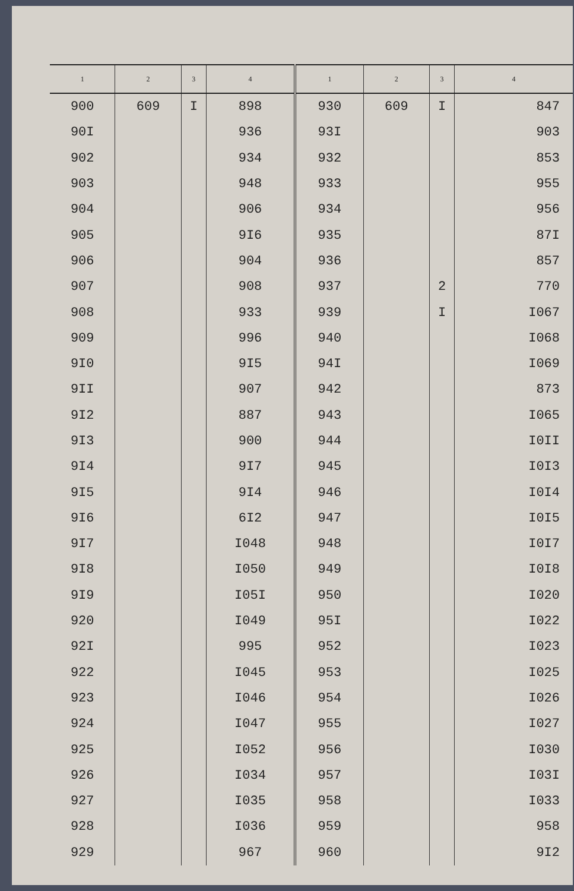| 1 | 2 | 3 | 4 | 1 | 2 | 3 | 4 |
| --- | --- | --- | --- | --- | --- | --- | --- |
| 900 | 609 | I | 898 | 930 | 609 | I | 847 |
| 90I | | | 936 | 93I | | | 903 |
| 902 | | | 934 | 932 | | | 853 |
| 903 | | | 948 | 933 | | | 955 |
| 904 | | | 906 | 934 | | | 956 |
| 905 | | | 9I6 | 935 | | | 87I |
| 906 | | | 904 | 936 | | | 857 |
| 907 | | | 908 | 937 | | 2 | 770 |
| 908 | | | 933 | 939 | | I | I067 |
| 909 | | | 996 | 940 | | | I068 |
| 9I0 | | | 9I5 | 94I | | | I069 |
| 9II | | | 907 | 942 | | | 873 |
| 9I2 | | | 887 | 943 | | | I065 |
| 9I3 | | | 900 | 944 | | | I0II |
| 9I4 | | | 9I7 | 945 | | | I0I3 |
| 9I5 | | | 9I4 | 946 | | | I0I4 |
| 9I6 | | | 6I2 | 947 | | | I0I5 |
| 9I7 | | | I048 | 948 | | | I0I7 |
| 9I8 | | | I050 | 949 | | | I0I8 |
| 9I9 | | | I05I | 950 | | | I020 |
| 920 | | | I049 | 95I | | | I022 |
| 92I | | | 995 | 952 | | | I023 |
| 922 | | | I045 | 953 | | | I025 |
| 923 | | | I046 | 954 | | | I026 |
| 924 | | | I047 | 955 | | | I027 |
| 925 | | | I052 | 956 | | | I030 |
| 926 | | | I034 | 957 | | | I03I |
| 927 | | | I035 | 958 | | | I033 |
| 928 | | | I036 | 959 | | | 958 |
| 929 | | | 967 | 960 | | | 9I2 |